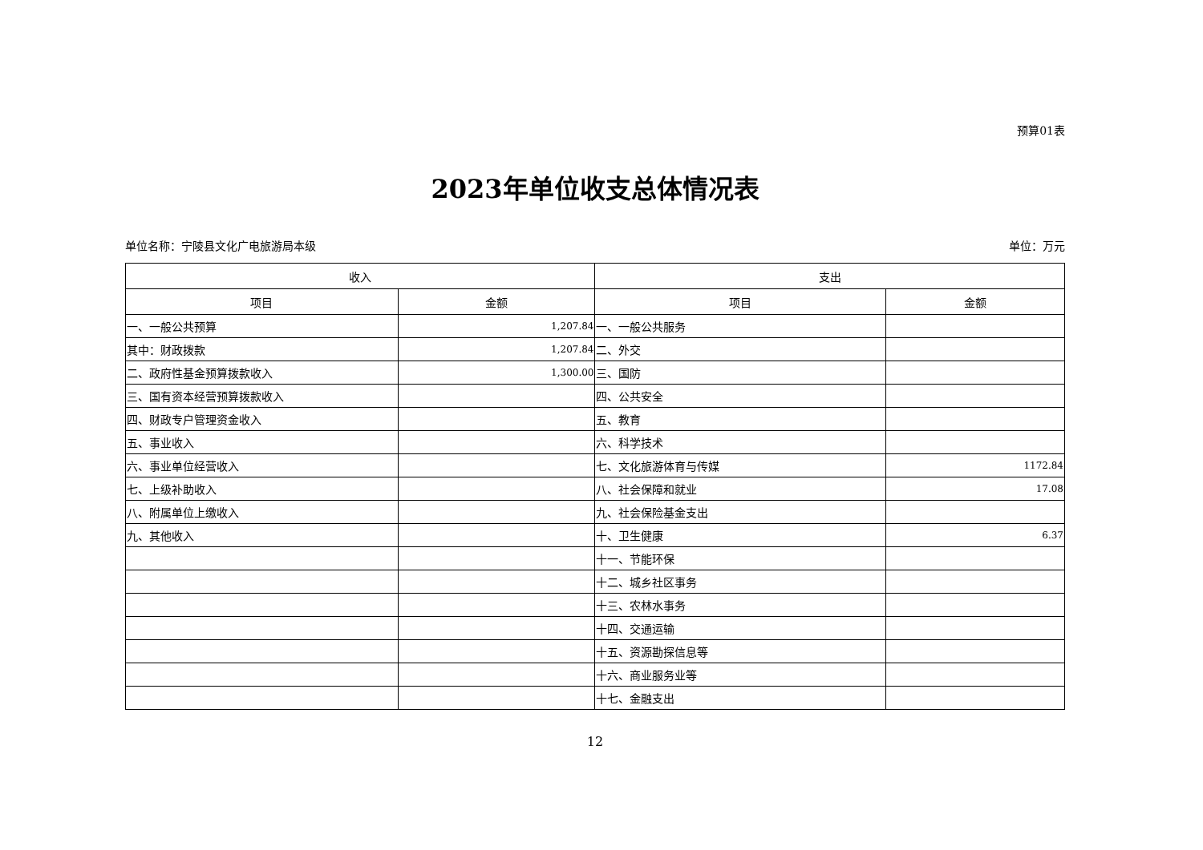预算01表
2023年单位收支总体情况表
单位名称：宁陵县文化广电旅游局本级 单位：万元
| 收入 | | 支出 | |
| --- | --- | --- | --- |
| 项目 | 金额 | 项目 | 金额 |
| 一、一般公共预算 | 1,207.84 | 一、一般公共服务 | |
| 其中：财政拨款 | 1,207.84 | 二、外交 | |
| 二、政府性基金预算拨款收入 | 1,300.00 | 三、国防 | |
| 三、国有资本经营预算拨款收入 | | 四、公共安全 | |
| 四、财政专户管理资金收入 | | 五、教育 | |
| 五、事业收入 | | 六、科学技术 | |
| 六、事业单位经营收入 | | 七、文化旅游体育与传媒 | 1172.84 |
| 七、上级补助收入 | | 八、社会保障和就业 | 17.08 |
| 八、附属单位上缴收入 | | 九、社会保险基金支出 | |
| 九、其他收入 | | 十、卫生健康 | 6.37 |
| | | 十一、节能环保 | |
| | | 十二、城乡社区事务 | |
| | | 十三、农林水事务 | |
| | | 十四、交通运输 | |
| | | 十五、资源勘探信息等 | |
| | | 十六、商业服务业等 | |
| | | 十七、金融支出 | |
12